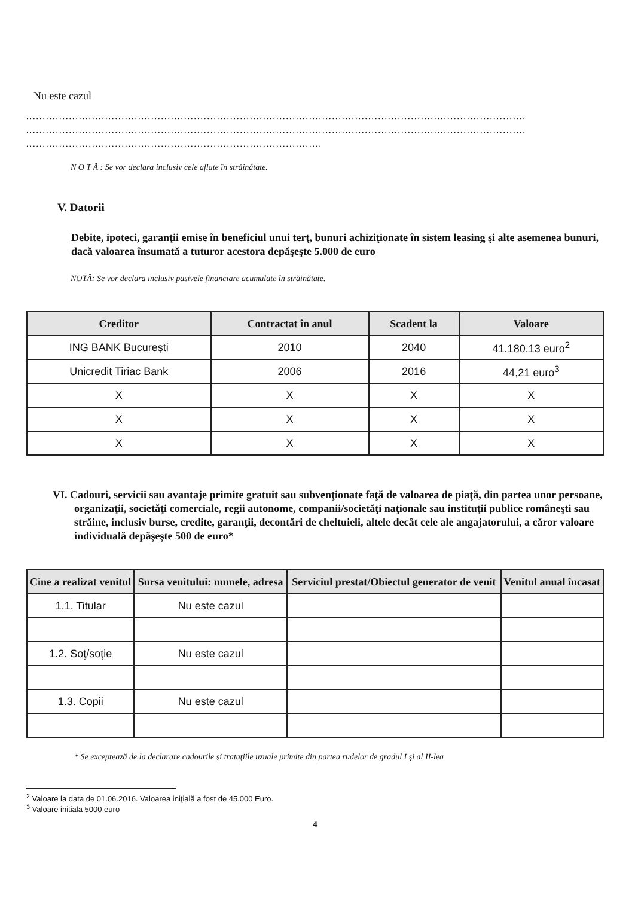Nu este cazul
........................................................................................................................................................
........................................................................................................................................................
..........................................................................................
N O T Ă : Se vor declara inclusiv cele aflate în străinătate.
V. Datorii
Debite, ipoteci, garanţii emise în beneficiul unui terţ, bunuri achiziţionate în sistem leasing şi alte asemenea bunuri, dacă valoarea însumată a tuturor acestora depăşeşte 5.000 de euro
NOTĂ: Se vor declara inclusiv pasivele financiare acumulate în străinătate.
| Creditor | Contractat în anul | Scadent la | Valoare |
| --- | --- | --- | --- |
| ING BANK Bucureşti | 2010 | 2040 | 41.180.13 euro<sup>2</sup> |
| Unicredit Tiriac Bank | 2006 | 2016 | 44,21 euro<sup>3</sup> |
| X | X | X | X |
| X | X | X | X |
| X | X | X | X |
VI. Cadouri, servicii sau avantaje primite gratuit sau subvenţionate faţă de valoarea de piaţă, din partea unor persoane, organizaţii, societăţi comerciale, regii autonome, companii/societăţi naţionale sau instituţii publice româneşti sau străine, inclusiv burse, credite, garanţii, decontări de cheltuieli, altele decât cele ale angajatorului, a căror valoare individuală depăşeşte 500 de euro*
| Cine a realizat venitul | Sursa venitului: numele, adresa | Serviciul prestat/Obiectul generator de venit | Venitul anual încasat |
| --- | --- | --- | --- |
| 1.1. Titular | Nu este cazul | | |
| 1.2. Soţ/soţie | Nu este cazul | | |
| 1.3. Copii | Nu este cazul | | |
* Se exceptează de la declarare cadourile şi trataţiile uzuale primite din partea rudelor de gradul I şi al II-lea
<sup>2</sup> Valoare la data de 01.06.2016. Valoarea iniţială a fost de 45.000 Euro.
<sup>3</sup> Valoare initiala 5000 euro
4